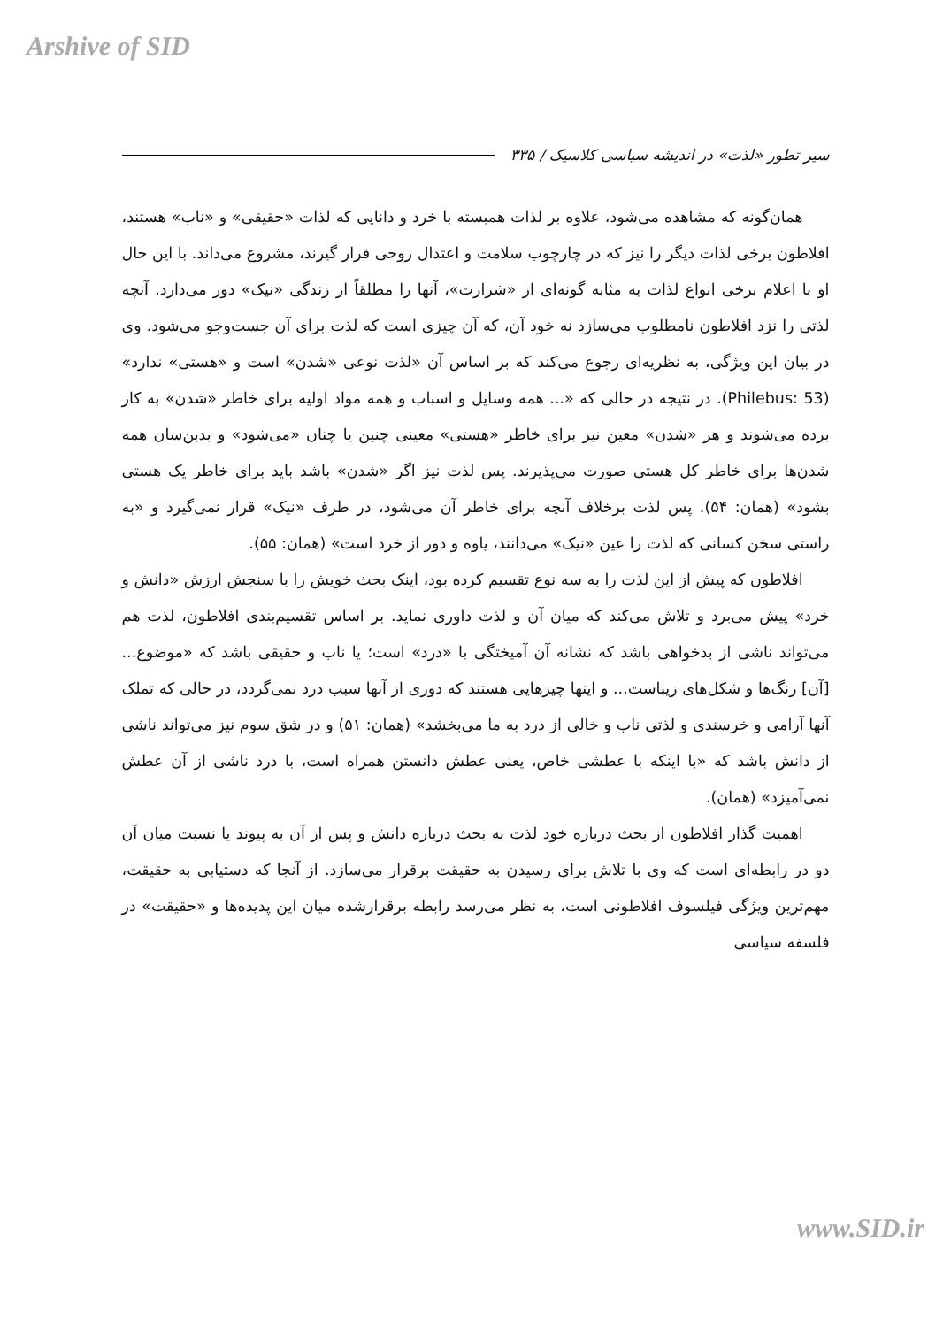Arshive of SID
سیر تطور «لذت» در اندیشه سیاسی کلاسیک / ۳۳۵
همان‌گونه که مشاهده می‌شود، علاوه بر لذات همبسته با خرد و دانایی که لذات «حقیقی» و «ناب» هستند، افلاطون برخی لذات دیگر را نیز که در چارچوب سلامت و اعتدال روحی قرار گیرند، مشروع می‌داند. با این حال او با اعلام برخی انواع لذات به مثابه گونه‌ای از «شرارت»، آنها را مطلقاً از زندگی «نیک» دور می‌دارد. آنچه لذتی را نزد افلاطون نامطلوب می‌سازد نه خود آن، که آن چیزی است که لذت برای آن جست‌وجو می‌شود. وی در بیان این ویژگی، به نظریه‌ای رجوع می‌کند که بر اساس آن «لذت نوعی «شدن» است و «هستی» ندارد» (Philebus: 53). در نتیجه در حالی که «... همه وسایل و اسباب و همه مواد اولیه برای خاطر «شدن» به کار برده می‌شوند و هر «شدن» معین نیز برای خاطر «هستی» معینی چنین یا چنان «می‌شود» و بدین‌سان همه شدن‌ها برای خاطر کل هستی صورت می‌پذیرند. پس لذت نیز اگر «شدن» باشد باید برای خاطر یک هستی بشود» (همان: ۵۴). پس لذت برخلاف آنچه برای خاطر آن می‌شود، در طرف «نیک» قرار نمی‌گیرد و «به راستی سخن کسانی که لذت را عین «نیک» می‌دانند، یاوه و دور از خرد است» (همان: ۵۵).
افلاطون که پیش از این لذت را به سه نوع تقسیم کرده بود، اینک بحث خویش را با سنجش ارزش «دانش و خرد» پیش می‌برد و تلاش می‌کند که میان آن و لذت داوری نماید. بر اساس تقسیم‌بندی افلاطون، لذت هم می‌تواند ناشی از بدخواهی باشد که نشانه آن آمیختگی با «درد» است؛ یا ناب و حقیقی باشد که «موضوع... [آن] رنگ‌ها و شکل‌های زیباست... و اینها چیزهایی هستند که دوری از آنها سبب درد نمی‌گردد، در حالی که تملک آنها آرامی و خرسندی و لذتی ناب و خالی از درد به ما می‌بخشد» (همان: ۵۱) و در شق سوم نیز می‌تواند ناشی از دانش باشد که «با اینکه با عطشی خاص، یعنی عطش دانستن همراه است، با درد ناشی از آن عطش نمی‌آمیزد» (همان).
اهمیت گذار افلاطون از بحث درباره خود لذت به بحث درباره دانش و پس از آن به پیوند یا نسبت میان آن دو در رابطه‌ای است که وی با تلاش برای رسیدن به حقیقت برقرار می‌سازد. از آنجا که دستیابی به حقیقت، مهم‌ترین ویژگی فیلسوف افلاطونی است، به نظر می‌رسد رابطه برقرارشده میان این پدیده‌ها و «حقیقت» در فلسفه سیاسی
www.SID.ir